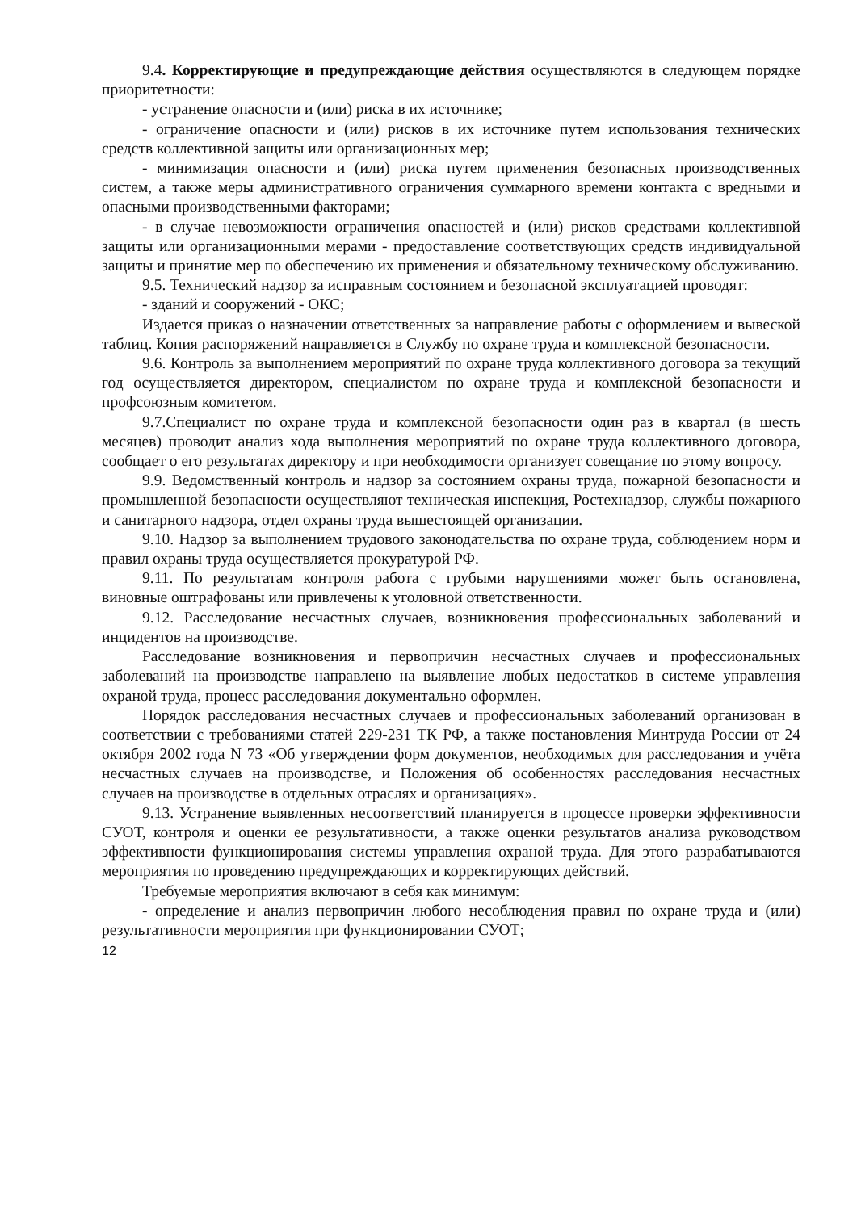9.4. Корректирующие и предупреждающие действия осуществляются в следующем порядке приоритетности:
- устранение опасности и (или) риска в их источнике;
- ограничение опасности и (или) рисков в их источнике путем использования технических средств коллективной защиты или организационных мер;
- минимизация опасности и (или) риска путем применения безопасных производственных систем, а также меры административного ограничения суммарного времени контакта с вредными и опасными производственными факторами;
- в случае невозможности ограничения опасностей и (или) рисков средствами коллективной защиты или организационными мерами - предоставление соответствующих средств индивидуальной защиты и принятие мер по обеспечению их применения и обязательному техническому обслуживанию.
9.5. Технический надзор за исправным состоянием и безопасной эксплуатацией проводят:
- зданий и сооружений - ОКС;
Издается приказ о назначении ответственных за направление работы с оформлением и вывеской таблиц. Копия распоряжений направляется в Службу по охране труда и комплексной безопасности.
9.6. Контроль за выполнением мероприятий по охране труда коллективного договора за текущий год осуществляется директором, специалистом по охране труда и комплексной безопасности и профсоюзным комитетом.
9.7.Специалист по охране труда и комплексной безопасности один раз в квартал (в шесть месяцев) проводит анализ хода выполнения мероприятий по охране труда коллективного договора, сообщает о его результатах директору и при необходимости организует совещание по этому вопросу.
9.9. Ведомственный контроль и надзор за состоянием охраны труда, пожарной безопасности и промышленной безопасности осуществляют техническая инспекция, Ростехнадзор, службы пожарного и санитарного надзора, отдел охраны труда вышестоящей организации.
9.10. Надзор за выполнением трудового законодательства по охране труда, соблюдением норм и правил охраны труда осуществляется прокуратурой РФ.
9.11. По результатам контроля работа с грубыми нарушениями может быть остановлена, виновные оштрафованы или привлечены к уголовной ответственности.
9.12. Расследование несчастных случаев, возникновения профессиональных заболеваний и инцидентов на производстве.
Расследование возникновения и первопричин несчастных случаев и профессиональных заболеваний на производстве направлено на выявление любых недостатков в системе управления охраной труда, процесс расследования документально оформлен.
Порядок расследования несчастных случаев и профессиональных заболеваний организован в соответствии с требованиями статей 229-231 ТК РФ, а также постановления Минтруда России от 24 октября 2002 года N 73 «Об утверждении форм документов, необходимых для расследования и учёта несчастных случаев на производстве, и Положения об особенностях расследования несчастных случаев на производстве в отдельных отраслях и организациях».
9.13. Устранение выявленных несоответствий планируется в процессе проверки эффективности СУОТ, контроля и оценки ее результативности, а также оценки результатов анализа руководством эффективности функционирования системы управления охраной труда. Для этого разрабатываются мероприятия по проведению предупреждающих и корректирующих действий.
Требуемые мероприятия включают в себя как минимум:
- определение и анализ первопричин любого несоблюдения правил по охране труда и (или) результативности мероприятия при функционировании СУОТ;
12